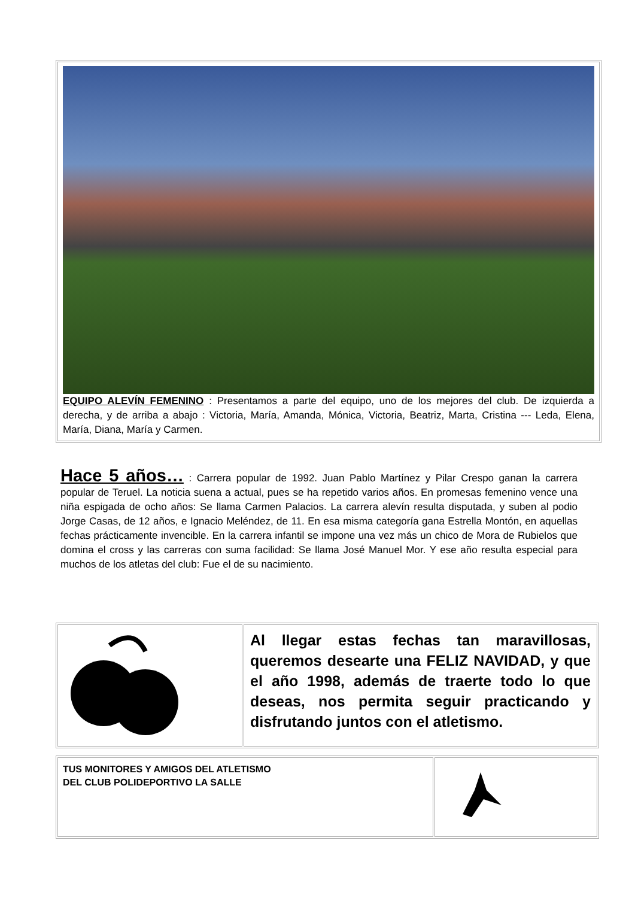| EQUIPO ALEVÍN FEMENINO : Presentamos a parte del equipo, uno de los mejores del club. De izquierda a derecha, y de arriba a abajo : Victoria, María, Amanda, Mónica, Victoria, Beatriz, Marta, Cristina --- Leda, Elena, María, Diana, María y Carmen. |
Hace 5 años… : Carrera popular de 1992. Juan Pablo Martínez y Pilar Crespo ganan la carrera popular de Teruel. La noticia suena a actual, pues se ha repetido varios años. En promesas femenino vence una niña espigada de ocho años: Se llama Carmen Palacios. La carrera alevín resulta disputada, y suben al podio Jorge Casas, de 12 años, e Ignacio Meléndez, de 11. En esa misma categoría gana Estrella Montón, en aquellas fechas prácticamente invencible. En la carrera infantil se impone una vez más un chico de Mora de Rubielos que domina el cross y las carreras con suma facilidad: Se llama José Manuel Mor. Y ese año resulta especial para muchos de los atletas del club: Fue el de su nacimiento.
| | Al llegar estas fechas tan maravillosas, queremos desearte una FELIZ NAVIDAD, y que el año 1998, además de traerte todo lo que deseas, nos permita seguir practicando y disfrutando juntos con el atletismo. |
| TUS MONITORES Y AMIGOS DEL ATLETISMO DEL CLUB POLIDEPORTIVO LA SALLE | |